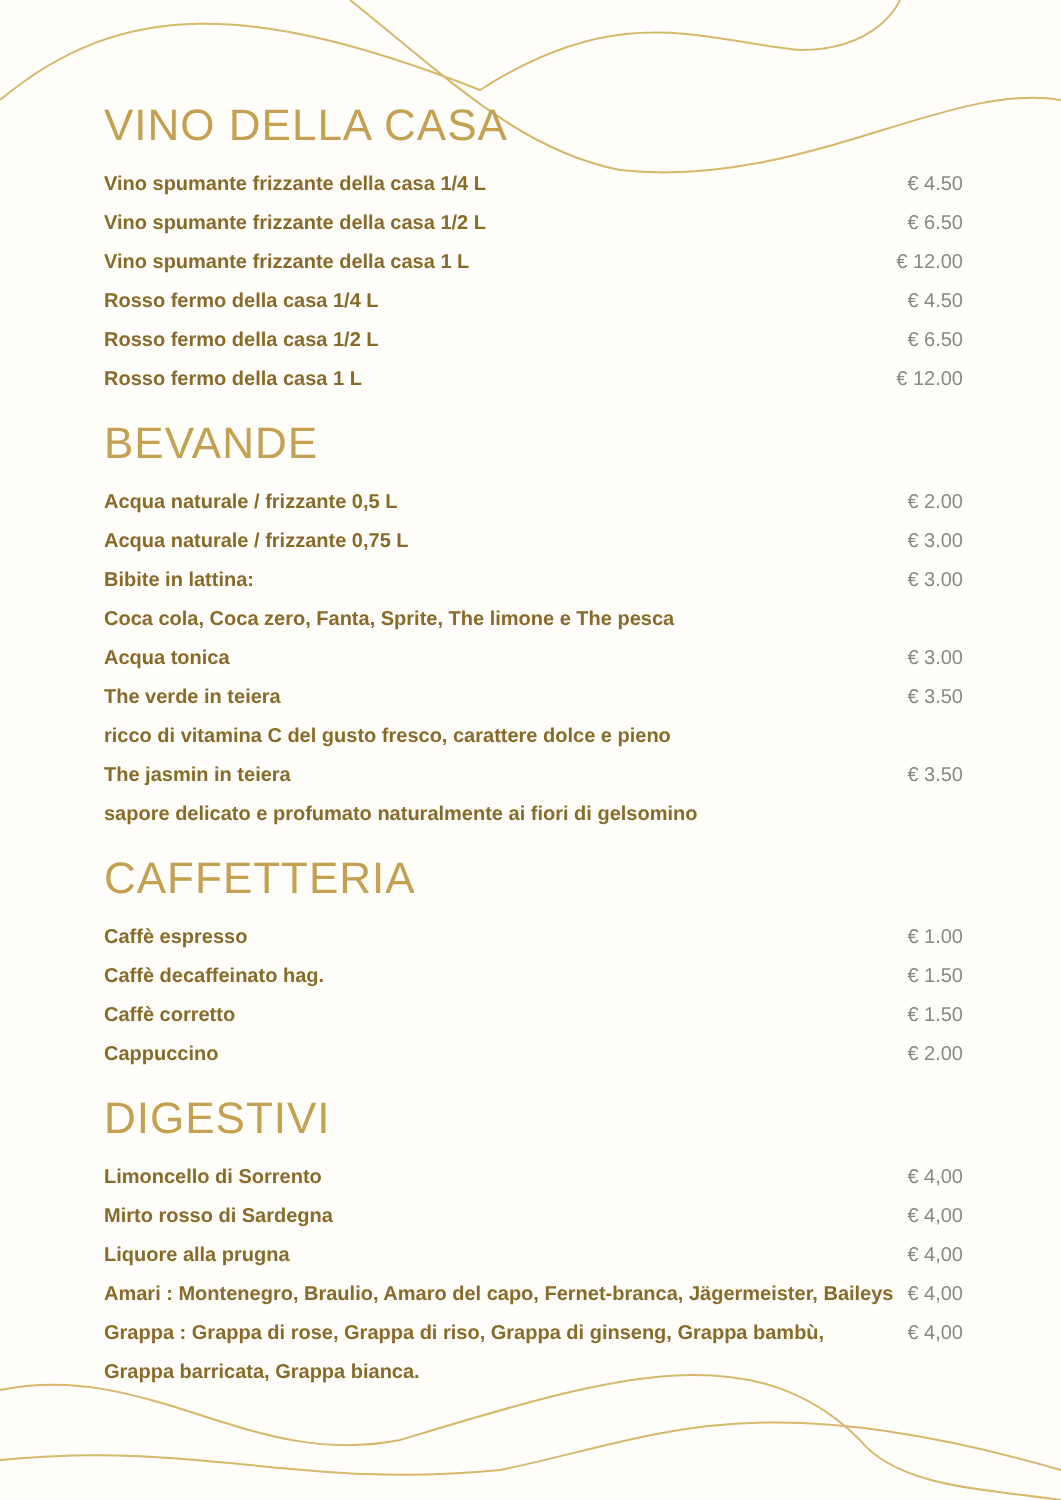VINO DELLA CASA
| Vino spumante frizzante della casa 1/4 L | € 4.50 |
| Vino spumante frizzante della casa 1/2 L | € 6.50 |
| Vino spumante frizzante della casa 1 L | € 12.00 |
| Rosso fermo della casa 1/4 L | € 4.50 |
| Rosso fermo della casa 1/2 L | € 6.50 |
| Rosso fermo della casa 1 L | € 12.00 |
BEVANDE
| Acqua naturale / frizzante 0,5 L | € 2.00 |
| Acqua naturale / frizzante 0,75 L | € 3.00 |
| Bibite in lattina: | € 3.00 |
| Coca cola, Coca zero, Fanta, Sprite, The limone e The pesca | |
| Acqua tonica | € 3.00 |
| The verde in teiera | € 3.50 |
| ricco di vitamina C del gusto fresco, carattere dolce e pieno | |
| The jasmin in teiera | € 3.50 |
| sapore delicato e profumato naturalmente ai fiori di gelsomino | |
CAFFETTERIA
| Caffè espresso | € 1.00 |
| Caffè decaffeinato hag. | € 1.50 |
| Caffè corretto | € 1.50 |
| Cappuccino | € 2.00 |
DIGESTIVI
| Limoncello di Sorrento | € 4,00 |
| Mirto rosso di Sardegna | € 4,00 |
| Liquore alla prugna | € 4,00 |
| Amari : Montenegro, Braulio, Amaro del capo, Fernet-branca, Jägermeister, Baileys | € 4,00 |
| Grappa : Grappa di rose, Grappa di riso, Grappa di ginseng, Grappa bambù, | € 4,00 |
| Grappa barricata, Grappa bianca. | |